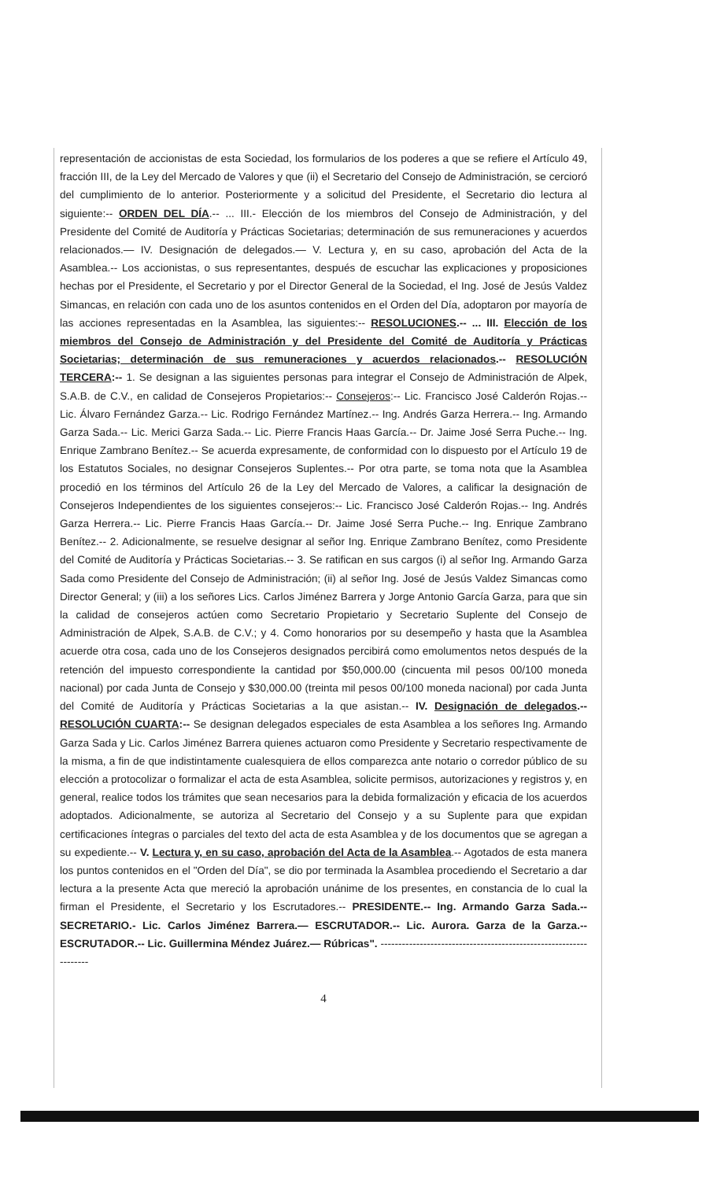representación de accionistas de esta Sociedad, los formularios de los poderes a que se refiere el Artículo 49, fracción III, de la Ley del Mercado de Valores y que (ii) el Secretario del Consejo de Administración, se cercioró del cumplimiento de lo anterior. Posteriormente y a solicitud del Presidente, el Secretario dio lectura al siguiente:-- ORDEN DEL DÍA.-- ... III.- Elección de los miembros del Consejo de Administración, y del Presidente del Comité de Auditoría y Prácticas Societarias; determinación de sus remuneraciones y acuerdos relacionados.— IV. Designación de delegados.— V. Lectura y, en su caso, aprobación del Acta de la Asamblea.-- Los accionistas, o sus representantes, después de escuchar las explicaciones y proposiciones hechas por el Presidente, el Secretario y por el Director General de la Sociedad, el Ing. José de Jesús Valdez Simancas, en relación con cada uno de los asuntos contenidos en el Orden del Día, adoptaron por mayoría de las acciones representadas en la Asamblea, las siguientes:-- RESOLUCIONES.-- ... III. Elección de los miembros del Consejo de Administración y del Presidente del Comité de Auditoría y Prácticas Societarias; determinación de sus remuneraciones y acuerdos relacionados.-- RESOLUCIÓN TERCERA:-- 1. Se designan a las siguientes personas para integrar el Consejo de Administración de Alpek, S.A.B. de C.V., en calidad de Consejeros Propietarios:-- Consejeros:-- Lic. Francisco José Calderón Rojas.-- Lic. Álvaro Fernández Garza.-- Lic. Rodrigo Fernández Martínez.-- Ing. Andrés Garza Herrera.-- Ing. Armando Garza Sada.-- Lic. Merici Garza Sada.-- Lic. Pierre Francis Haas García.-- Dr. Jaime José Serra Puche.-- Ing. Enrique Zambrano Benítez.-- Se acuerda expresamente, de conformidad con lo dispuesto por el Artículo 19 de los Estatutos Sociales, no designar Consejeros Suplentes.-- Por otra parte, se toma nota que la Asamblea procedió en los términos del Artículo 26 de la Ley del Mercado de Valores, a calificar la designación de Consejeros Independientes de los siguientes consejeros:-- Lic. Francisco José Calderón Rojas.-- Ing. Andrés Garza Herrera.-- Lic. Pierre Francis Haas García.-- Dr. Jaime José Serra Puche.-- Ing. Enrique Zambrano Benítez.-- 2. Adicionalmente, se resuelve designar al señor Ing. Enrique Zambrano Benítez, como Presidente del Comité de Auditoría y Prácticas Societarias.-- 3. Se ratifican en sus cargos (i) al señor Ing. Armando Garza Sada como Presidente del Consejo de Administración; (ii) al señor Ing. José de Jesús Valdez Simancas como Director General; y (iii) a los señores Lics. Carlos Jiménez Barrera y Jorge Antonio García Garza, para que sin la calidad de consejeros actúen como Secretario Propietario y Secretario Suplente del Consejo de Administración de Alpek, S.A.B. de C.V.; y 4. Como honorarios por su desempeño y hasta que la Asamblea acuerde otra cosa, cada uno de los Consejeros designados percibirá como emolumentos netos después de la retención del impuesto correspondiente la cantidad por $50,000.00 (cincuenta mil pesos 00/100 moneda nacional) por cada Junta de Consejo y $30,000.00 (treinta mil pesos 00/100 moneda nacional) por cada Junta del Comité de Auditoría y Prácticas Societarias a la que asistan.-- IV. Designación de delegados.-- RESOLUCIÓN CUARTA:-- Se designan delegados especiales de esta Asamblea a los señores Ing. Armando Garza Sada y Lic. Carlos Jiménez Barrera quienes actuaron como Presidente y Secretario respectivamente de la misma, a fin de que indistintamente cualesquiera de ellos comparezca ante notario o corredor público de su elección a protocolizar o formalizar el acta de esta Asamblea, solicite permisos, autorizaciones y registros y, en general, realice todos los trámites que sean necesarios para la debida formalización y eficacia de los acuerdos adoptados. Adicionalmente, se autoriza al Secretario del Consejo y a su Suplente para que expidan certificaciones íntegras o parciales del texto del acta de esta Asamblea y de los documentos que se agregan a su expediente.-- V. Lectura y, en su caso, aprobación del Acta de la Asamblea.-- Agotados de esta manera los puntos contenidos en el "Orden del Día", se dio por terminada la Asamblea procediendo el Secretario a dar lectura a la presente Acta que mereció la aprobación unánime de los presentes, en constancia de lo cual la firman el Presidente, el Secretario y los Escrutadores.-- PRESIDENTE.-- Ing. Armando Garza Sada.-- SECRETARIO.- Lic. Carlos Jiménez Barrera.— ESCRUTADOR.-- Lic. Aurora. Garza de la Garza.-- ESCRUTADOR.-- Lic. Guillermina Méndez Juárez.— Rúbricas". ------------------------------------------------------------------
4